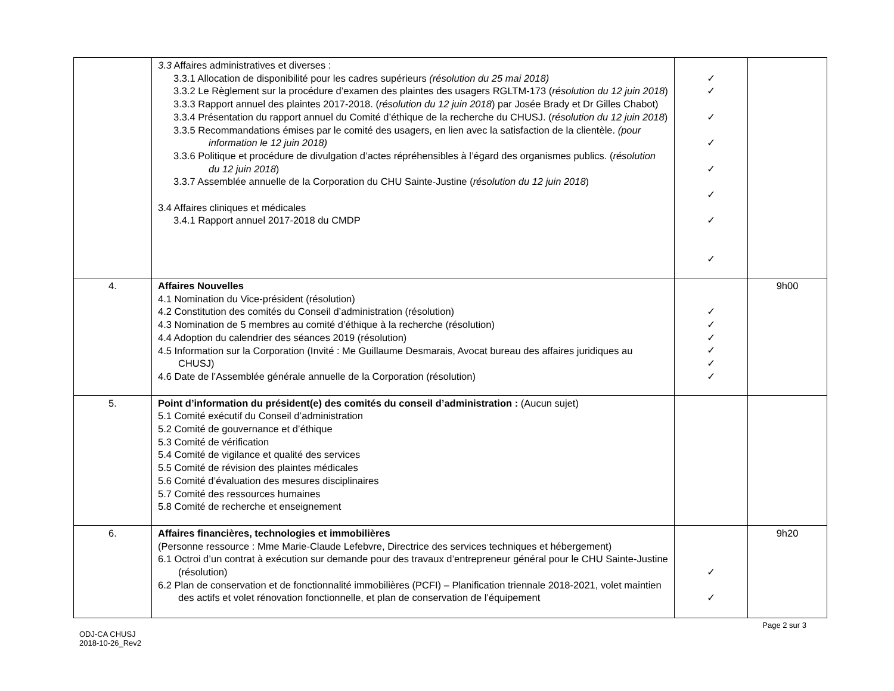| | 3.3 Affaires administratives et diverses : 3.3.1 Allocation de disponibilité pour les cadres supérieurs (résolution du 25 mai 2018) 3.3.2 Le Règlement sur la procédure d’examen des plaintes des usagers RGLTM-173 ( résolution du 12 juin 2018 ) 3.3.3 Rapport annuel des plaintes 2017-2018. ( résolution du 12 juin 2018 ) par Josée Brady et Dr Gilles Chabot) 3.3.4 Présentation du rapport annuel du Comité d’éthique de la recherche du CHUSJ. ( résolution du 12 juin 2018 ) 3.3.5 Recommandations émises par le comité des usagers, en lien avec la satisfaction de la clientèle. (pour information le 12 juin 2018) 3.3.6 Politique et procédure de divulgation d’actes répréhensibles à l’égard des organismes publics. ( résolution du 12 juin 2018 ) 3.3.7 Assemblée annuelle de la Corporation du CHU Sainte-Justine ( résolution du 12 juin 2018 ) 3.4 Affaires cliniques et médicales 3.4.1 Rapport annuel 2017-2018 du CMDP | ✓ ✓ ✓ ✓ ✓ ✓ ✓ ✓ | |
| 4. | Affaires Nouvelles 4.1 Nomination du Vice-président (résolution) 4.2 Constitution des comités du Conseil d’administration (résolution) 4.3 Nomination de 5 membres au comité d’éthique à la recherche (résolution) 4.4 Adoption du calendrier des séances 2019 (résolution) 4.5 Information sur la Corporation (Invité : Me Guillaume Desmarais, Avocat bureau des affaires juridiques au CHUSJ) 4.6 Date de l’Assemblée générale annuelle de la Corporation (résolution) | ✓ ✓ ✓ ✓ ✓ ✓ | 9h00 |
| 5. | Point d’information du président(e) des comités du conseil d’administration : (Aucun sujet) 5.1 Comité exécutif du Conseil d’administration 5.2 Comité de gouvernance et d’éthique 5.3 Comité de vérification 5.4 Comité de vigilance et qualité des services 5.5 Comité de révision des plaintes médicales 5.6 Comité d’évaluation des mesures disciplinaires 5.7 Comité des ressources humaines 5.8 Comité de recherche et enseignement | | |
| 6. | Affaires financières, technologies et immobilières (Personne ressource : Mme Marie-Claude Lefebvre, Directrice des services techniques et hébergement) 6.1 Octroi d’un contrat à exécution sur demande pour des travaux d’entrepreneur général pour le CHU Sainte-Justine (résolution) 6.2 Plan de conservation et de fonctionnalité immobilières (PCFI) – Planification triennale 2018-2021, volet maintien des actifs et volet rénovation fonctionnelle, et plan de conservation de l’équipement | ✓ ✓ | 9h20 |
Page 2 sur 3
ODJ-CA CHUSJ
2018-10-26_Rev2